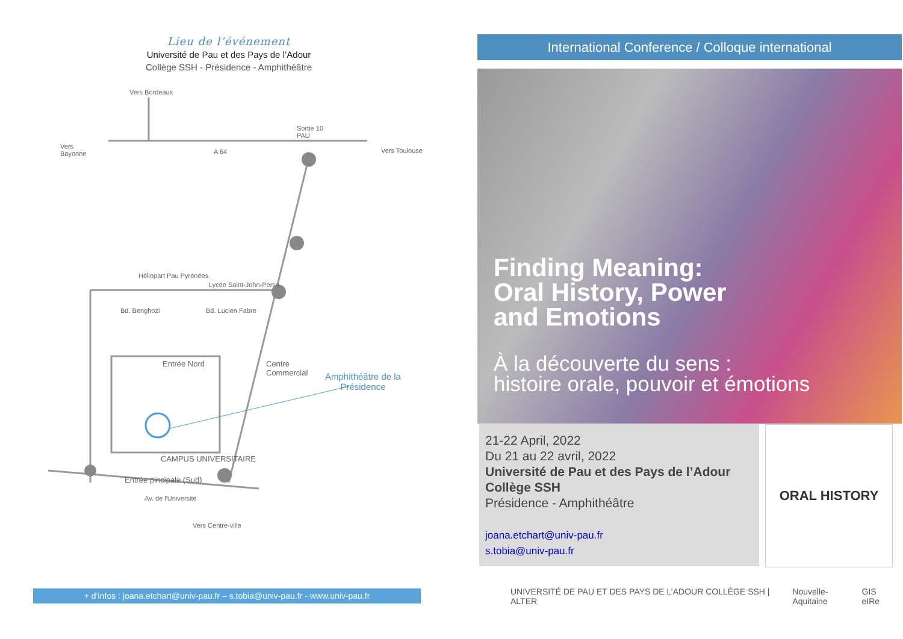Lieu de l’événement
Université de Pau et des Pays de l’Adour
Collège SSH - Présidence - Amphithéâtre
Vers Bordeaux
Vers
Bayonne A 64
Sortie 10
PAU
Vers Toulouse
Héliopart Pau Pyrénées
Lycée Saint-John-Perse
Bd. Benghozi Bd. Lucien Fabre
Entrée Nord Centre
Commercial Amphithéâtre de la
Présidence
CAMPUS UNIVERSITAIRE
Entrée pincipale (Sud)
Av. de l'Université
Vers Centre-ville
+ d’infos : joana.etchart@univ-pau.fr – s.tobia@univ-pau.fr - www.univ-pau.fr
International Conference / Colloque international
Finding Meaning:
Oral History, Power
and Emotions
À la découverte du sens :
histoire orale, pouvoir et émotions
21-22 April, 2022
Du 21 au 22 avril, 2022
Université de Pau et des Pays de l’Adour
Collège SSH
Présidence - Amphithéâtre
joana.etchart@univ-pau.fr
s.tobia@univ-pau.fr
ORAL HISTORY
UNIVERSITÉ DE PAU ET DES PAYS DE L’ADOUR COLLÈGE SSH | ALTER Nouvelle-Aquitaine GIS eIRe